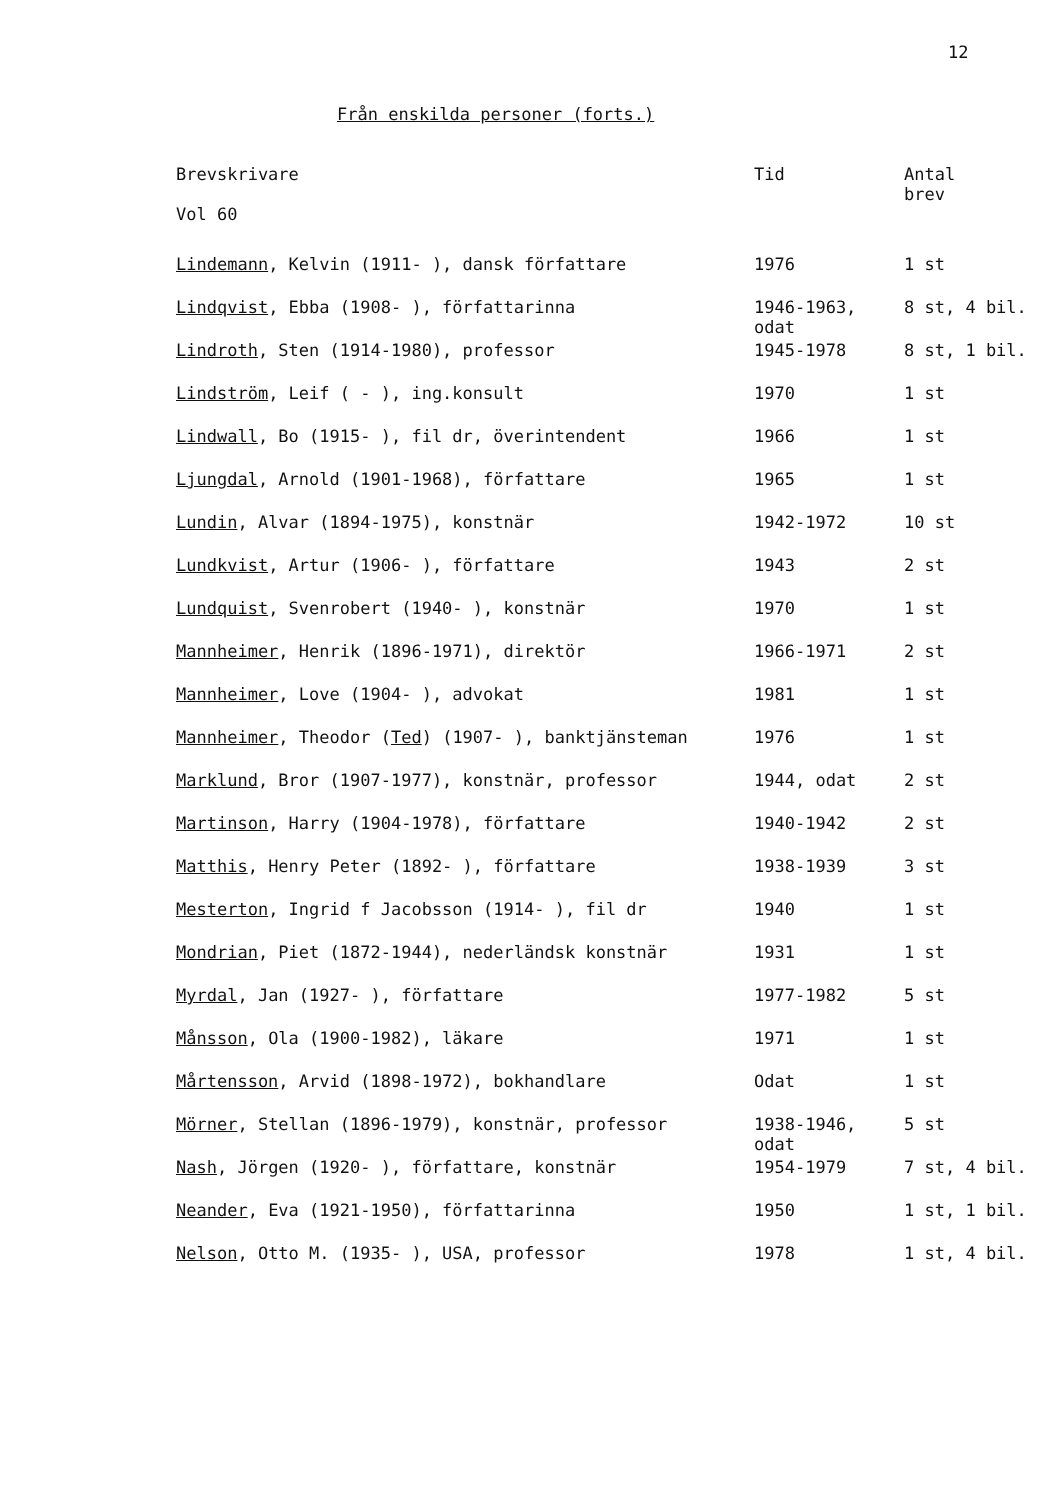12
Från enskilda personer (forts.)
| Brevskrivare Vol 60 | Tid | Antal brev |
| --- | --- | --- |
| Lindemann , Kelvin (1911- ), dansk författare | 1976 | 1 st |
| Lindqvist , Ebba (1908- ), författarinna | 1946-1963, odat | 8 st, 4 bil. |
| Lindroth , Sten (1914-1980), professor | 1945-1978 | 8 st, 1 bil. |
| Lindström , Leif ( - ), ing.konsult | 1970 | 1 st |
| Lindwall , Bo (1915- ), fil dr, överintendent | 1966 | 1 st |
| Ljungdal , Arnold (1901-1968), författare | 1965 | 1 st |
| Lundin , Alvar (1894-1975), konstnär | 1942-1972 | 10 st |
| Lundkvist , Artur (1906- ), författare | 1943 | 2 st |
| Lundquist , Svenrobert (1940- ), konstnär | 1970 | 1 st |
| Mannheimer , Henrik (1896-1971), direktör | 1966-1971 | 2 st |
| Mannheimer , Love (1904- ), advokat | 1981 | 1 st |
| Mannheimer , Theodor ( Ted ) (1907- ), banktjänsteman | 1976 | 1 st |
| Marklund , Bror (1907-1977), konstnär, professor | 1944, odat | 2 st |
| Martinson , Harry (1904-1978), författare | 1940-1942 | 2 st |
| Matthis , Henry Peter (1892- ), författare | 1938-1939 | 3 st |
| Mesterton , Ingrid f Jacobsson (1914- ), fil dr | 1940 | 1 st |
| Mondrian , Piet (1872-1944), nederländsk konstnär | 1931 | 1 st |
| Myrdal , Jan (1927- ), författare | 1977-1982 | 5 st |
| Månsson , Ola (1900-1982), läkare | 1971 | 1 st |
| Mårtensson , Arvid (1898-1972), bokhandlare | Odat | 1 st |
| Mörner , Stellan (1896-1979), konstnär, professor | 1938-1946, odat | 5 st |
| Nash , Jörgen (1920- ), författare, konstnär | 1954-1979 | 7 st, 4 bil. |
| Neander , Eva (1921-1950), författarinna | 1950 | 1 st, 1 bil. |
| Nelson , Otto M. (1935- ), USA, professor | 1978 | 1 st, 4 bil. |